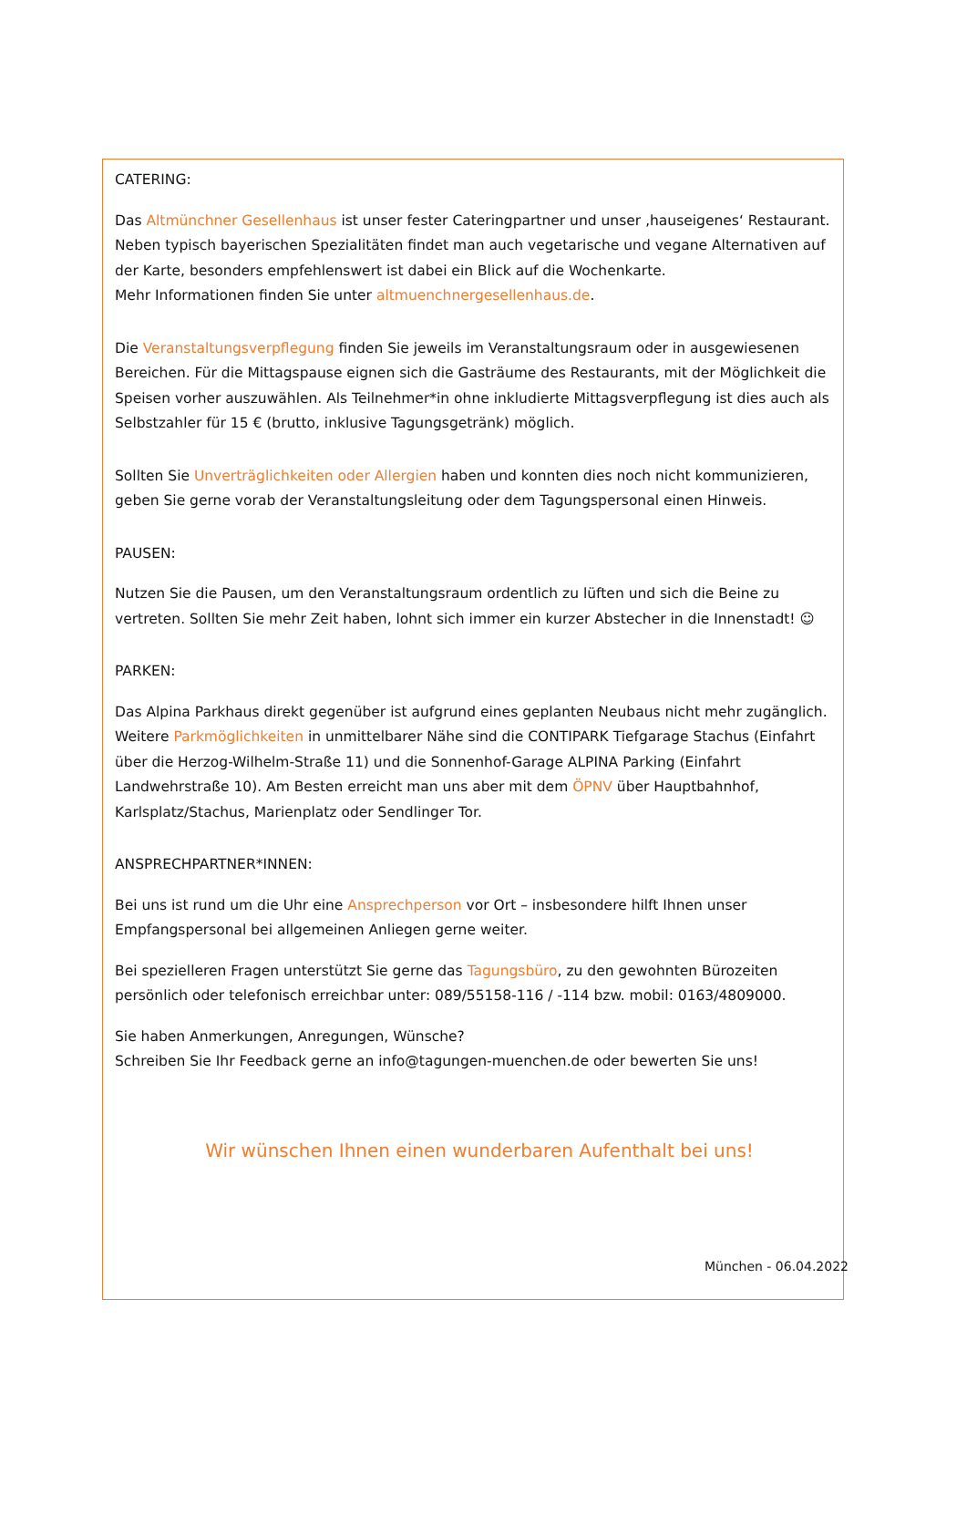CATERING:
Das Altmünchner Gesellenhaus ist unser fester Cateringpartner und unser ‚hauseigenes‘ Restaurant. Neben typisch bayerischen Spezialitäten findet man auch vegetarische und vegane Alternativen auf der Karte, besonders empfehlenswert ist dabei ein Blick auf die Wochenkarte.
Mehr Informationen finden Sie unter altmuenchnergesellenhaus.de.
Die Veranstaltungsverpflegung finden Sie jeweils im Veranstaltungsraum oder in ausgewiesenen Bereichen. Für die Mittagspause eignen sich die Gasträume des Restaurants, mit der Möglichkeit die Speisen vorher auszuwählen. Als Teilnehmer*in ohne inkludierte Mittagsverpflegung ist dies auch als Selbstzahler für 15 € (brutto, inklusive Tagungsgetränk) möglich.
Sollten Sie Unverträglichkeiten oder Allergien haben und konnten dies noch nicht kommunizieren, geben Sie gerne vorab der Veranstaltungsleitung oder dem Tagungspersonal einen Hinweis.
PAUSEN:
Nutzen Sie die Pausen, um den Veranstaltungsraum ordentlich zu lüften und sich die Beine zu vertreten. Sollten Sie mehr Zeit haben, lohnt sich immer ein kurzer Abstecher in die Innenstadt! ☺
PARKEN:
Das Alpina Parkhaus direkt gegenüber ist aufgrund eines geplanten Neubaus nicht mehr zugänglich. Weitere Parkmöglichkeiten in unmittelbarer Nähe sind die CONTIPARK Tiefgarage Stachus (Einfahrt über die Herzog-Wilhelm-Straße 11) und die Sonnenhof-Garage ALPINA Parking (Einfahrt Landwehrstraße 10). Am Besten erreicht man uns aber mit dem ÖPNV über Hauptbahnhof, Karlsplatz/Stachus, Marienplatz oder Sendlinger Tor.
ANSPRECHPARTNER*INNEN:
Bei uns ist rund um die Uhr eine Ansprechperson vor Ort – insbesondere hilft Ihnen unser Empfangspersonal bei allgemeinen Anliegen gerne weiter.
Bei spezielleren Fragen unterstützt Sie gerne das Tagungsbüro, zu den gewohnten Bürozeiten persönlich oder telefonisch erreichbar unter: 089/55158-116 / -114 bzw. mobil: 0163/4809000.
Sie haben Anmerkungen, Anregungen, Wünsche?
Schreiben Sie Ihr Feedback gerne an info@tagungen-muenchen.de oder bewerten Sie uns!
Wir wünschen Ihnen einen wunderbaren Aufenthalt bei uns!
München - 06.04.2022